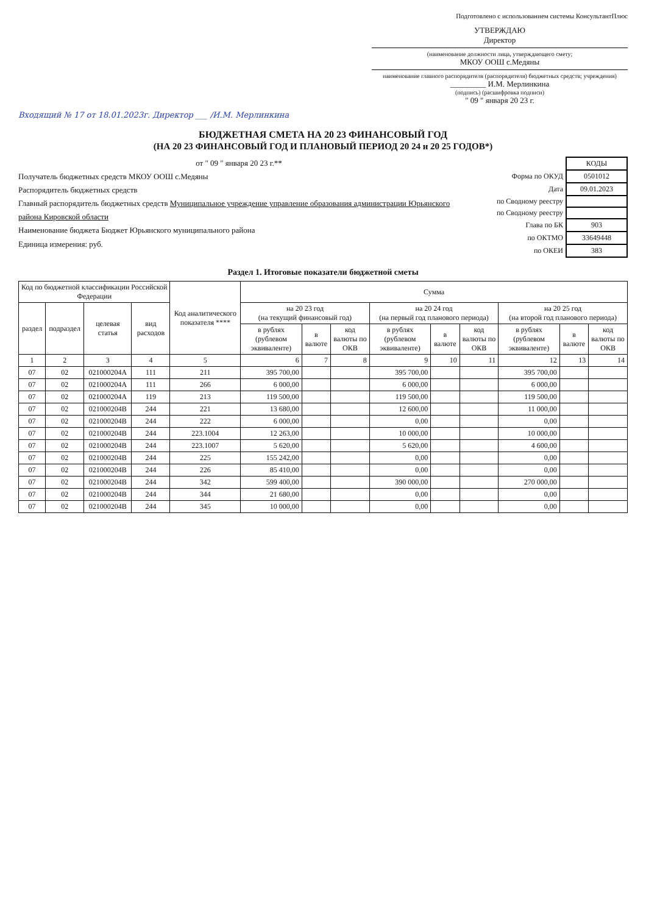Подготовлено с использованием системы КонсультантПлюс
УТВЕРЖДАЮ
Директор
(наименование должности лица, утверждающего смету;
МКОУ ООШ с.Медяны
наименование главного распорядителя (распорядителя) бюджетных средств; учреждения)
_________ И.М. Мерлинкина
(подпись) (расшифровка подписи)
" 09 " января 20 23 г.
Входящий № 17 от 18.01.2023г. Директор ___ /И.М. Мерлинкина
БЮДЖЕТНАЯ СМЕТА НА 20 23 ФИНАНСОВЫЙ ГОД
(НА 20 23 ФИНАНСОВЫЙ ГОД И ПЛАНОВЫЙ ПЕРИОД 20 24 и 20 25 ГОДОВ*)
от " 09 " января 20 23 г.**
Получатель бюджетных средств МКОУ ООШ с.Медяны
Распорядитель бюджетных средств
Главный распорядитель бюджетных средств Муниципальное учреждение управление образования администрации Юрьянского района Кировской области
Наименование бюджета Бюджет Юрьянского муниципального района
Единица измерения: руб.
| | КОДЫ |
| Форма по ОКУД | 0501012 |
| Дата | 09.01.2023 |
| по Сводному реестру | |
| по Сводному реестру | |
| Глава по БК | 903 |
| по ОКТМО | 33649448 |
| по ОКЕИ | 383 |
Раздел 1. Итоговые показатели бюджетной сметы
| Код по бюджетной классификации Российской Федерации | | | | Код аналитического показателя **** | Сумма | | | | | | | | |
| --- | --- | --- | --- | --- | --- | --- | --- | --- | --- | --- | --- | --- | --- |
| раздел | подраздел | целевая статья | вид расходов | | на 20 23 год (на текущий финансовый год) | | | на 20 24 год (на первый год планового периода) | | | на 20 25 год (на второй год планового периода) | | |
| | | | | | в рублях (рублевом эквиваленте) | в валюте | код валюты по ОКВ | в рублях (рублевом эквиваленте) | в валюте | код валюты по ОКВ | в рублях (рублевом эквиваленте) | в валюте | код валюты по ОКВ |
| 1 | 2 | 3 | 4 | 5 | 6 | 7 | 8 | 9 | 10 | 11 | 12 | 13 | 14 |
| 07 | 02 | 021000204А | 111 | 211 | 395 700,00 | | | 395 700,00 | | | 395 700,00 | | |
| 07 | 02 | 021000204А | 111 | 266 | 6 000,00 | | | 6 000,00 | | | 6 000,00 | | |
| 07 | 02 | 021000204А | 119 | 213 | 119 500,00 | | | 119 500,00 | | | 119 500,00 | | |
| 07 | 02 | 021000204В | 244 | 221 | 13 680,00 | | | 12 600,00 | | | 11 000,00 | | |
| 07 | 02 | 021000204В | 244 | 222 | 6 000,00 | | | 0,00 | | | 0,00 | | |
| 07 | 02 | 021000204В | 244 | 223.1004 | 12 263,00 | | | 10 000,00 | | | 10 000,00 | | |
| 07 | 02 | 021000204В | 244 | 223.1007 | 5 620,00 | | | 5 620,00 | | | 4 600,00 | | |
| 07 | 02 | 021000204В | 244 | 225 | 155 242,00 | | | 0,00 | | | 0,00 | | |
| 07 | 02 | 021000204В | 244 | 226 | 85 410,00 | | | 0,00 | | | 0,00 | | |
| 07 | 02 | 021000204В | 244 | 342 | 599 400,00 | | | 390 000,00 | | | 270 000,00 | | |
| 07 | 02 | 021000204В | 244 | 344 | 21 680,00 | | | 0,00 | | | 0,00 | | |
| 07 | 02 | 021000204В | 244 | 345 | 10 000,00 | | | 0,00 | | | 0,00 | | |